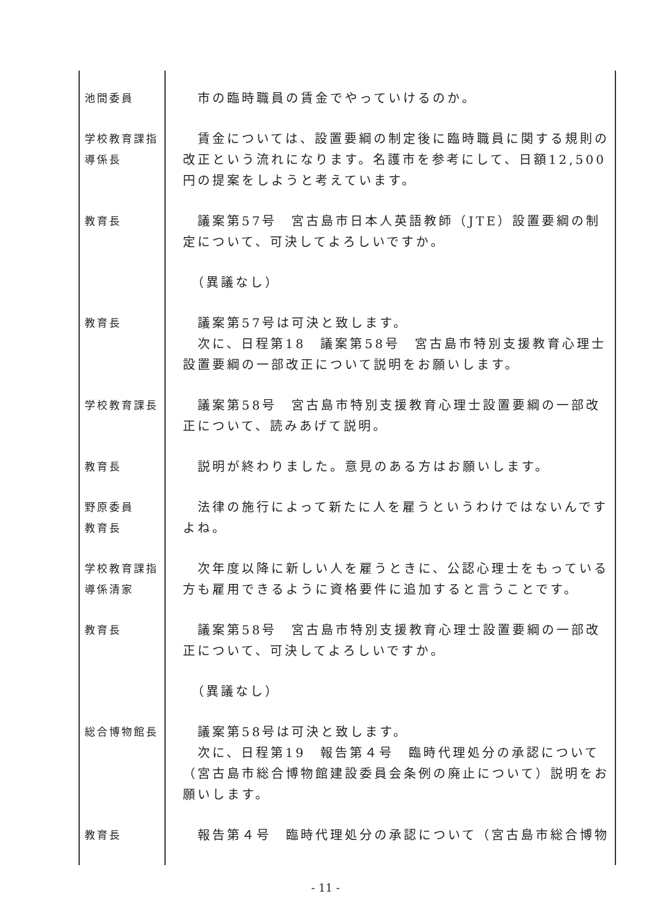| 池間委員 | 市の臨時職員の賃金でやっていけるのか。 |
| 学校教育課指 導係長 | 賃金については、設置要綱の制定後に臨時職員に関する規則の改正という流れになります。名護市を参考にして、日額12,500円の提案をしようと考えています。 |
| 教育長 | 議案第57号 宮古島市日本人英語教師（JTE）設置要綱の制定について、可決してよろしいですか。 |
| | （異議なし） |
| 教育長 | 議案第57号は可決と致します。 次に、日程第18 議案第58号 宮古島市特別支援教育心理士設置要綱の一部改正について説明をお願いします。 |
| 学校教育課長 | 議案第58号 宮古島市特別支援教育心理士設置要綱の一部改正について、読みあげて説明。 |
| 教育長 | 説明が終わりました。意見のある方はお願いします。 |
| 野原委員 教育長 | 法律の施行によって新たに人を雇うというわけではないんですよね。 |
| 学校教育課指 導係清家 | 次年度以降に新しい人を雇うときに、公認心理士をもっている方も雇用できるように資格要件に追加すると言うことです。 |
| 教育長 | 議案第58号 宮古島市特別支援教育心理士設置要綱の一部改正について、可決してよろしいですか。 |
| | （異議なし） |
| 総合博物館長 | 議案第58号は可決と致します。 次に、日程第19 報告第４号 臨時代理処分の承認について（宮古島市総合博物館建設委員会条例の廃止について）説明をお願いします。 |
| 教育長 | 報告第４号 臨時代理処分の承認について（宮古島市総合博物 |
- 11 -